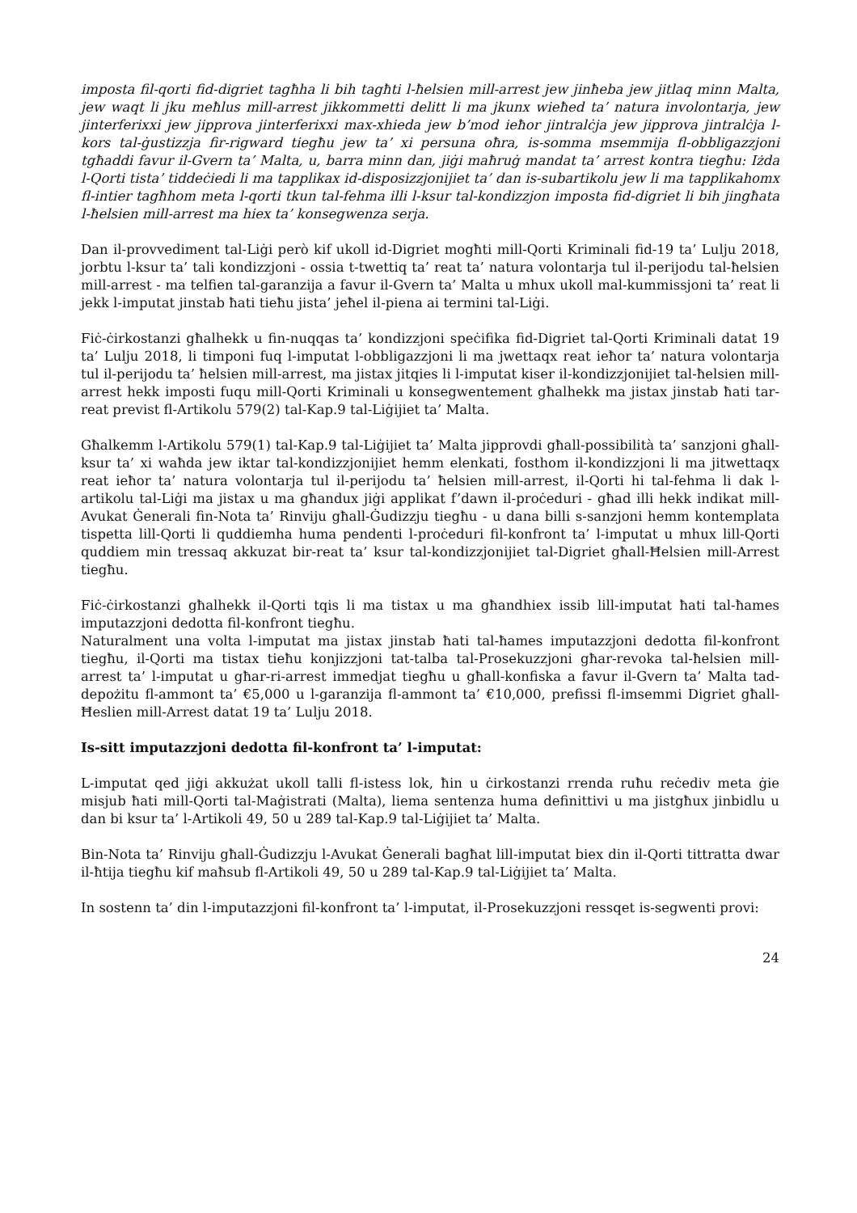imposta fil-qorti fid-digriet tagħha li bih tagħti l-ħelsien mill-arrest jew jinħeba jew jitlaq minn Malta, jew waqt li jku meħlus mill-arrest jikkommetti delitt li ma jkunx wieħed ta’ natura involontarja, jew jinterferixxi jew jipprova jinterferixxi max-xhieda jew b’mod ieħor jintralċja jew jipprova jintralċja l-kors tal-ġustizzja fir-rigward tiegħu jew ta’ xi persuna oħra, is-somma msemmija fl-obbligazzjoni tgħaddi favur il-Gvern ta’ Malta, u, barra minn dan, jiġi maħruġ mandat ta’ arrest kontra tiegħu: Iżda l-Qorti tista’ tiddeċiedi li ma tapplikax id-disposizzjonijiet ta’ dan is-subartikolu jew li ma tapplikahomx fl-intier tagħhom meta l-qorti tkun tal-fehma illi l-ksur tal-kondizzjon imposta fid-digriet li bih jingħata l-ħelsien mill-arrest ma hiex ta’ konsegwenza serja.
Dan il-provvediment tal-Liġi però kif ukoll id-Digriet mogħti mill-Qorti Kriminali fid-19 ta’ Lulju 2018, jorbtu l-ksur ta’ tali kondizzjoni - ossia t-twettiq ta’ reat ta’ natura volontarja tul il-perijodu tal-ħelsien mill-arrest - ma telfien tal-garanzija a favur il-Gvern ta’ Malta u mhux ukoll mal-kummissjoni ta’ reat li jekk l-imputat jinstab ħati tieħu jista’ jeħel il-piena ai termini tal-Liġi.
Fiċ-ċirkostanzi għalhekk u fin-nuqqas ta’ kondizzjoni speċifika fid-Digriet tal-Qorti Kriminali datat 19 ta’ Lulju 2018, li timponi fuq l-imputat l-obbligazzjoni li ma jwettaqx reat ieħor ta’ natura volontarja tul il-perijodu ta’ ħelsien mill-arrest, ma jistax jitqies li l-imputat kiser il-kondizzjonijiet tal-ħelsien mill-arrest hekk imposti fuqu mill-Qorti Kriminali u konsegwentement għalhekk ma jistax jinstab ħati tar-reat previst fl-Artikolu 579(2) tal-Kap.9 tal-Liġijiet ta’ Malta.
Għalkemm l-Artikolu 579(1) tal-Kap.9 tal-Liġijiet ta’ Malta jipprovdi għall-possibilità ta’ sanzjoni għall-ksur ta’ xi waħda jew iktar tal-kondizzjonijiet hemm elenkati, fosthom il-kondizzjoni li ma jitwettaqx reat ieħor ta’ natura volontarja tul il-perijodu ta’ ħelsien mill-arrest, il-Qorti hi tal-fehma li dak l-artikolu tal-Liġi ma jistax u ma għandux jiġi applikat f’dawn il-proċeduri - għad illi hekk indikat mill-Avukat Ġenerali fin-Nota ta’ Rinviju għall-Ġudizzju tiegħu - u dana billi s-sanzjoni hemm kontemplata tispetta lill-Qorti li quddiemha huma pendenti l-proċeduri fil-konfront ta’ l-imputat u mhux lill-Qorti quddiem min tressaq akkuzat bir-reat ta’ ksur tal-kondizzjonijiet tal-Digriet għall-Ħelsien mill-Arrest tiegħu.
Fiċ-ċirkostanzi għalhekk il-Qorti tqis li ma tistax u ma għandhiex issib lill-imputat ħati tal-ħames imputazzjoni dedotta fil-konfront tiegħu.
Naturalment una volta l-imputat ma jistax jinstab ħati tal-ħames imputazzjoni dedotta fil-konfront tiegħu, il-Qorti ma tistax tieħu konjizzjoni tat-talba tal-Prosekuzzjoni għar-revoka tal-ħelsien mill-arrest ta’ l-imputat u għar-ri-arrest immedjat tiegħu u għall-konfiska a favur il-Gvern ta’ Malta tad-depożitu fl-ammont ta’ €5,000 u l-garanzija fl-ammont ta’ €10,000, prefissi fl-imsemmi Digriet għall-Ħeslien mill-Arrest datat 19 ta’ Lulju 2018.
Is-sitt imputazzjoni dedotta fil-konfront ta’ l-imputat:
L-imputat qed jiġi akkużat ukoll talli fl-istess lok, ħin u ċirkostanzi rrenda ruħu reċediv meta ġie misjub ħati mill-Qorti tal-Maġistrati (Malta), liema sentenza huma definittivi u ma jistgħux jinbidlu u dan bi ksur ta’ l-Artikoli 49, 50 u 289 tal-Kap.9 tal-Liġijiet ta’ Malta.
Bin-Nota ta’ Rinviju għall-Ġudizzju l-Avukat Ġenerali bagħat lill-imputat biex din il-Qorti tittratta dwar il-ħtija tiegħu kif maħsub fl-Artikoli 49, 50 u 289 tal-Kap.9 tal-Liġijiet ta’ Malta.
In sostenn ta’ din l-imputazzjoni fil-konfront ta’ l-imputat, il-Prosekuzzjoni ressqet is-segwenti provi:
24